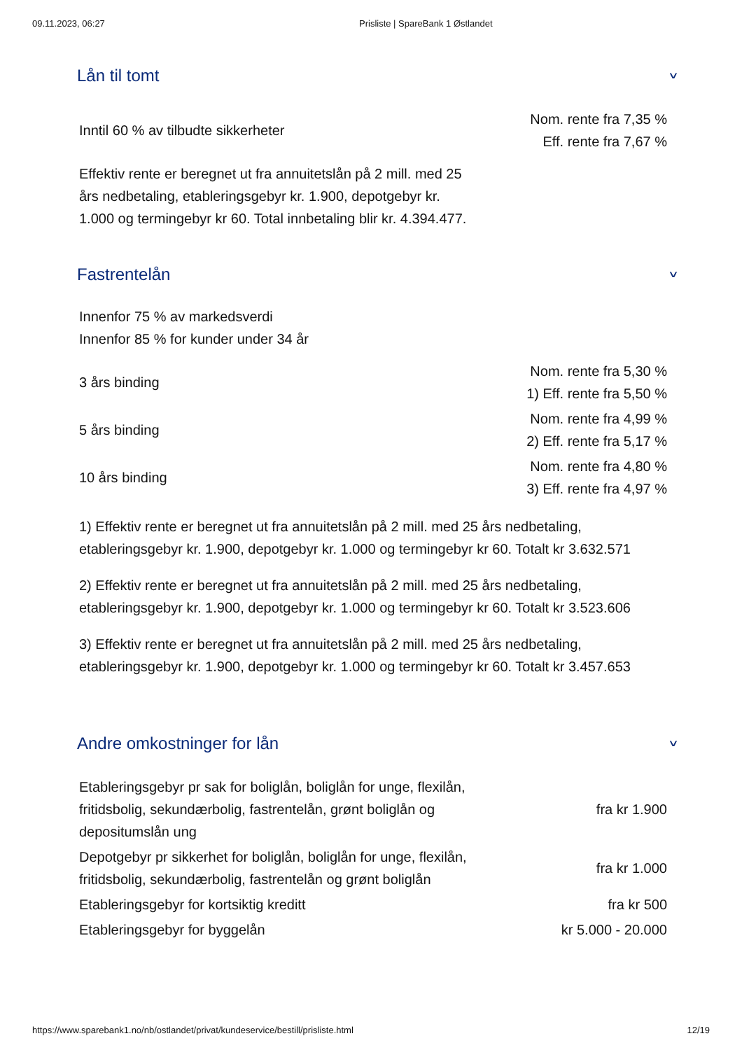09.11.2023, 06:27 Prisliste | SpareBank 1 Østlandet
Lån til tomt ∨
| Inntil 60 % av tilbudte sikkerheter | Nom. rente fra 7,35 % Eff. rente fra 7,67 % |
Effektiv rente er beregnet ut fra annuitetslån på 2 mill. med 25 års nedbetaling, etableringsgebyr kr. 1.900, depotgebyr kr. 1.000 og termingebyr kr 60. Total innbetaling blir kr. 4.394.477.
Fastrentelån ∨
Innenfor 75 % av markedsverdi
Innenfor 85 % for kunder under 34 år
| 3 års binding | Nom. rente fra 5,30 % 1) Eff. rente fra 5,50 % |
| 5 års binding | Nom. rente fra 4,99 % 2) Eff. rente fra 5,17 % |
| 10 års binding | Nom. rente fra 4,80 % 3) Eff. rente fra 4,97 % |
1) Effektiv rente er beregnet ut fra annuitetslån på 2 mill. med 25 års nedbetaling, etableringsgebyr kr. 1.900, depotgebyr kr. 1.000 og termingebyr kr 60. Totalt kr 3.632.571
2) Effektiv rente er beregnet ut fra annuitetslån på 2 mill. med 25 års nedbetaling, etableringsgebyr kr. 1.900, depotgebyr kr. 1.000 og termingebyr kr 60. Totalt kr 3.523.606
3) Effektiv rente er beregnet ut fra annuitetslån på 2 mill. med 25 års nedbetaling, etableringsgebyr kr. 1.900, depotgebyr kr. 1.000 og termingebyr kr 60. Totalt kr 3.457.653
Andre omkostninger for lån ∨
| Etableringsgebyr pr sak for boliglån, boliglån for unge, flexilån, fritidsbolig, sekundærbolig, fastrentelån, grønt boliglån og depositumslån ung | fra kr 1.900 |
| Depotgebyr pr sikkerhet for boliglån, boliglån for unge, flexilån, fritidsbolig, sekundærbolig, fastrentelån og grønt boliglån | fra kr 1.000 |
| Etableringsgebyr for kortsiktig kreditt | fra kr 500 |
| Etableringsgebyr for byggelån | kr 5.000 - 20.000 |
https://www.sparebank1.no/nb/ostlandet/privat/kundeservice/bestill/prisliste.html 12/19